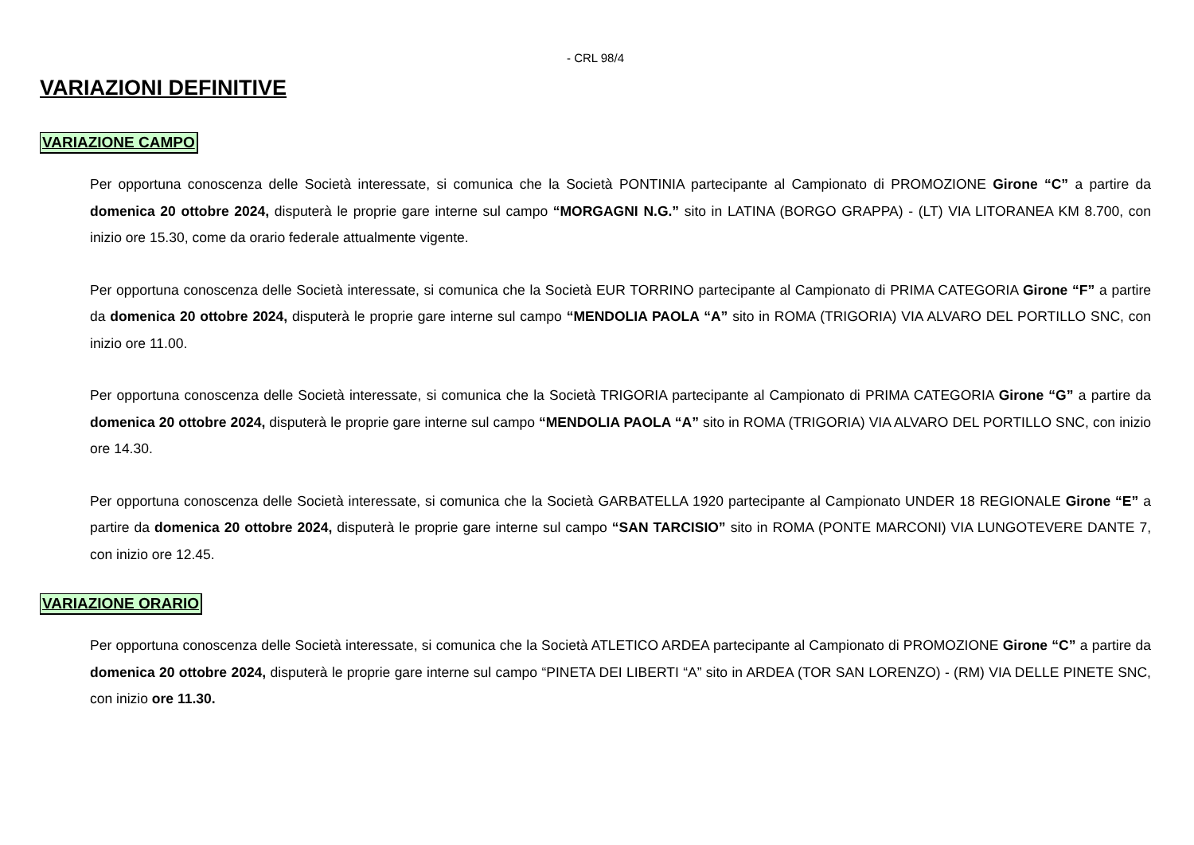- CRL 98/4
VARIAZIONI DEFINITIVE
VARIAZIONE CAMPO
Per opportuna conoscenza delle Società interessate, si comunica che la Società PONTINIA partecipante al Campionato di PROMOZIONE Girone “C” a partire da domenica 20 ottobre 2024, disputerà le proprie gare interne sul campo “MORGAGNI N.G.” sito in LATINA (BORGO GRAPPA) - (LT) VIA LITORANEA KM 8.700, con inizio ore 15.30, come da orario federale attualmente vigente.
Per opportuna conoscenza delle Società interessate, si comunica che la Società EUR TORRINO partecipante al Campionato di PRIMA CATEGORIA Girone “F” a partire da domenica 20 ottobre 2024, disputerà le proprie gare interne sul campo “MENDOLIA PAOLA “A” sito in ROMA (TRIGORIA) VIA ALVARO DEL PORTILLO SNC, con inizio ore 11.00.
Per opportuna conoscenza delle Società interessate, si comunica che la Società TRIGORIA partecipante al Campionato di PRIMA CATEGORIA Girone “G” a partire da domenica 20 ottobre 2024, disputerà le proprie gare interne sul campo “MENDOLIA PAOLA “A” sito in ROMA (TRIGORIA) VIA ALVARO DEL PORTILLO SNC, con inizio ore 14.30.
Per opportuna conoscenza delle Società interessate, si comunica che la Società GARBATELLA 1920 partecipante al Campionato UNDER 18 REGIONALE Girone “E” a partire da domenica 20 ottobre 2024, disputerà le proprie gare interne sul campo “SAN TARCISIO” sito in ROMA (PONTE MARCONI) VIA LUNGOTEVERE DANTE 7, con inizio ore 12.45.
VARIAZIONE ORARIO
Per opportuna conoscenza delle Società interessate, si comunica che la Società ATLETICO ARDEA partecipante al Campionato di PROMOZIONE Girone “C” a partire da domenica 20 ottobre 2024, disputerà le proprie gare interne sul campo “PINETA DEI LIBERTI “A” sito in ARDEA (TOR SAN LORENZO) - (RM) VIA DELLE PINETE SNC, con inizio ore 11.30.